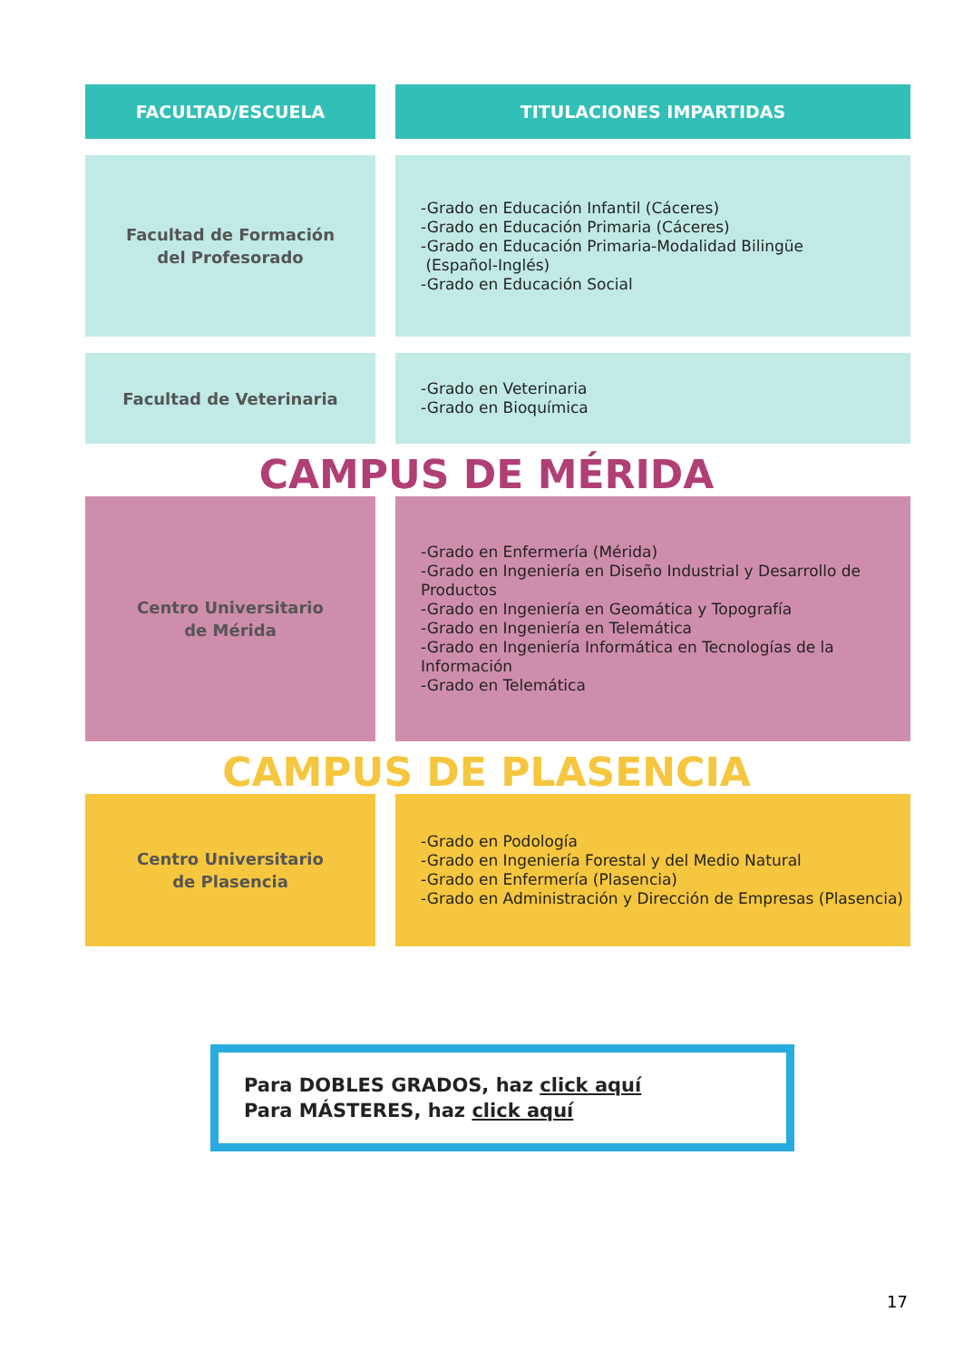| FACULTAD/ESCUELA | TITULACIONES IMPARTIDAS |
| --- | --- |
| Facultad de Formación del Profesorado | -Grado en Educación Infantil (Cáceres) -Grado en Educación Primaria (Cáceres) -Grado en Educación Primaria-Modalidad Bilingüe (Español-Inglés) -Grado en Educación Social |
| Facultad de Veterinaria | -Grado en Veterinaria -Grado en Bioquímica |
CAMPUS DE MÉRIDA
| Centro Universitario de Mérida | -Grado en Enfermería (Mérida) -Grado en Ingeniería en Diseño Industrial y Desarrollo de Productos -Grado en Ingeniería en Geomática y Topografía -Grado en Ingeniería en Telemática -Grado en Ingeniería Informática en Tecnologías de la Información -Grado en Telemática |
CAMPUS DE PLASENCIA
| Centro Universitario de Plasencia | -Grado en Podología -Grado en Ingeniería Forestal y del Medio Natural -Grado en Enfermería (Plasencia) -Grado en Administración y Dirección de Empresas (Plasencia) |
Para DOBLES GRADOS, haz click aquí
Para MÁSTERES, haz click aquí
17